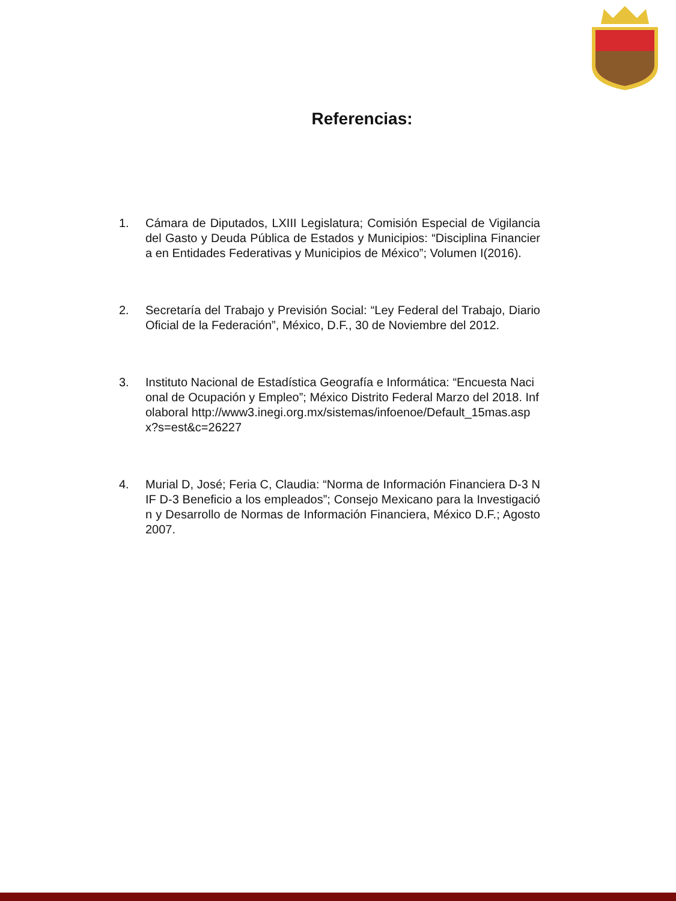Referencias:
1. Cámara de Diputados, LXIII Legislatura; Comisión Especial de Vigilancia del Gasto y Deuda Pública de Estados y Municipios: “Disciplina Financiera en Entidades Federativas y Municipios de México”; Volumen I(2016).
2. Secretaría del Trabajo y Previsión Social: “Ley Federal del Trabajo, Diario Oficial de la Federación”, México, D.F., 30 de Noviembre del 2012.
3. Instituto Nacional de Estadística Geografía e Informática: “Encuesta Nacional de Ocupación y Empleo”; México Distrito Federal Marzo del 2018. Infolaboral http://www3.inegi.org.mx/sistemas/infoenoe/Default_15mas.aspx?s=est&c=26227
4. Murial D, José; Feria C, Claudia: “Norma de Información Financiera D-3 NIF D-3 Beneficio a los empleados”; Consejo Mexicano para la Investigación y Desarrollo de Normas de Información Financiera, México D.F.; Agosto 2007.